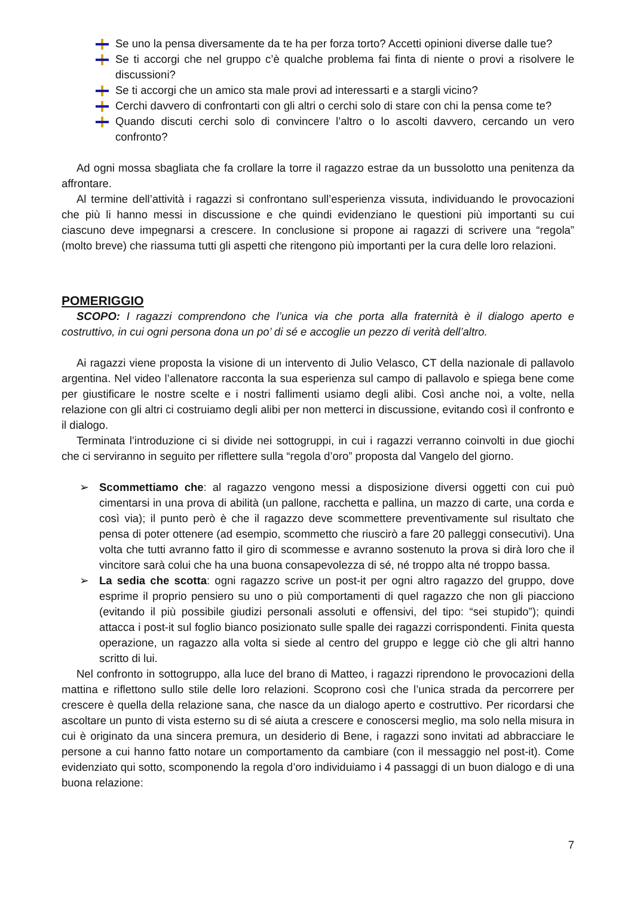Se uno la pensa diversamente da te ha per forza torto? Accetti opinioni diverse dalle tue?
Se ti accorgi che nel gruppo c’è qualche problema fai finta di niente o provi a risolvere le discussioni?
Se ti accorgi che un amico sta male provi ad interessarti e a stargli vicino?
Cerchi davvero di confrontarti con gli altri o cerchi solo di stare con chi la pensa come te?
Quando discuti cerchi solo di convincere l’altro o lo ascolti davvero, cercando un vero confronto?
Ad ogni mossa sbagliata che fa crollare la torre il ragazzo estrae da un bussolotto una penitenza da affrontare.
Al termine dell’attività i ragazzi si confrontano sull’esperienza vissuta, individuando le provocazioni che più li hanno messi in discussione e che quindi evidenziano le questioni più importanti su cui ciascuno deve impegnarsi a crescere. In conclusione si propone ai ragazzi di scrivere una “regola” (molto breve) che riassuma tutti gli aspetti che ritengono più importanti per la cura delle loro relazioni.
POMERIGGIO
SCOPO: I ragazzi comprendono che l’unica via che porta alla fraternità è il dialogo aperto e costruttivo, in cui ogni persona dona un po’ di sé e accoglie un pezzo di verità dell’altro.
Ai ragazzi viene proposta la visione di un intervento di Julio Velasco, CT della nazionale di pallavolo argentina. Nel video l’allenatore racconta la sua esperienza sul campo di pallavolo e spiega bene come per giustificare le nostre scelte e i nostri fallimenti usiamo degli alibi. Così anche noi, a volte, nella relazione con gli altri ci costruiamo degli alibi per non metterci in discussione, evitando così il confronto e il dialogo.
Terminata l’introduzione ci si divide nei sottogruppi, in cui i ragazzi verranno coinvolti in due giochi che ci serviranno in seguito per riflettere sulla “regola d’oro” proposta dal Vangelo del giorno.
➢ Scommettiamo che: al ragazzo vengono messi a disposizione diversi oggetti con cui può cimentarsi in una prova di abilità (un pallone, racchetta e pallina, un mazzo di carte, una corda e così via); il punto però è che il ragazzo deve scommettere preventivamente sul risultato che pensa di poter ottenere (ad esempio, scommetto che riuscirò a fare 20 palleggi consecutivi). Una volta che tutti avranno fatto il giro di scommesse e avranno sostenuto la prova si dirà loro che il vincitore sarà colui che ha una buona consapevolezza di sé, né troppo alta né troppo bassa.
➢ La sedia che scotta: ogni ragazzo scrive un post-it per ogni altro ragazzo del gruppo, dove esprime il proprio pensiero su uno o più comportamenti di quel ragazzo che non gli piacciono (evitando il più possibile giudizi personali assoluti e offensivi, del tipo: “sei stupido”); quindi attacca i post-it sul foglio bianco posizionato sulle spalle dei ragazzi corrispondenti. Finita questa operazione, un ragazzo alla volta si siede al centro del gruppo e legge ciò che gli altri hanno scritto di lui.
Nel confronto in sottogruppo, alla luce del brano di Matteo, i ragazzi riprendono le provocazioni della mattina e riflettono sullo stile delle loro relazioni. Scoprono così che l’unica strada da percorrere per crescere è quella della relazione sana, che nasce da un dialogo aperto e costruttivo. Per ricordarsi che ascoltare un punto di vista esterno su di sé aiuta a crescere e conoscersi meglio, ma solo nella misura in cui è originato da una sincera premura, un desiderio di Bene, i ragazzi sono invitati ad abbracciare le persone a cui hanno fatto notare un comportamento da cambiare (con il messaggio nel post-it). Come evidenziato qui sotto, scomponendo la regola d’oro individuiamo i 4 passaggi di un buon dialogo e di una buona relazione:
7